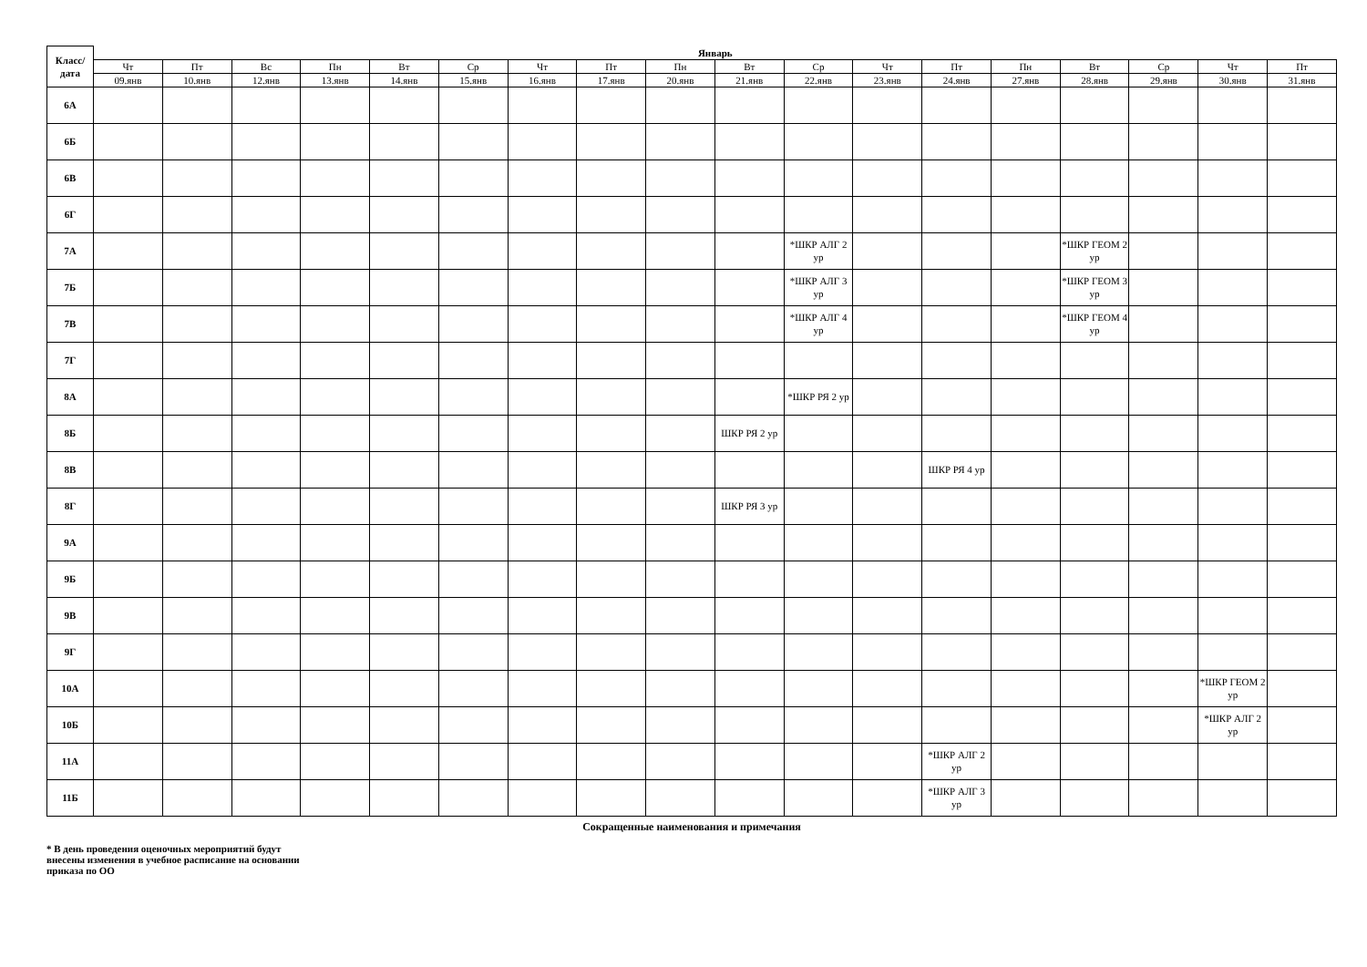| Класс/ дата | Январь | | | | | | | | | | | | | | | | | |
| --- | --- | --- | --- | --- | --- | --- | --- | --- | --- | --- | --- | --- | --- | --- | --- | --- | --- | --- |
| | Чт | Пт | Вс | Пн | Вт | Ср | Чт | Пт | Пн | Вт | Ср | Чт | Пт | Пн | Вт | Ср | Чт | Пт |
| | 09.янв | 10.янв | 12.янв | 13.янв | 14.янв | 15.янв | 16.янв | 17.янв | 20.янв | 21.янв | 22.янв | 23.янв | 24.янв | 27.янв | 28.янв | 29.янв | 30.янв | 31.янв |
| 6А | | | | | | | | | | | | | | | | | | |
| 6Б | | | | | | | | | | | | | | | | | | |
| 6В | | | | | | | | | | | | | | | | | | |
| 6Г | | | | | | | | | | | | | | | | | | |
| 7А | | | | | | | | | | | *ШКР АЛГ 2 ур | | | | *ШКР ГЕОМ 2 ур | | | |
| 7Б | | | | | | | | | | | *ШКР АЛГ 3 ур | | | | *ШКР ГЕОМ 3 ур | | | |
| 7В | | | | | | | | | | | *ШКР АЛГ 4 ур | | | | *ШКР ГЕОМ 4 ур | | | |
| 7Г | | | | | | | | | | | | | | | | | | |
| 8А | | | | | | | | | | | *ШКР РЯ 2 ур | | | | | | | |
| 8Б | | | | | | | | | | ШКР РЯ 2 ур | | | | | | | | |
| 8В | | | | | | | | | | | | | ШКР РЯ 4 ур | | | | | |
| 8Г | | | | | | | | | | ШКР РЯ 3 ур | | | | | | | | |
| 9А | | | | | | | | | | | | | | | | | | |
| 9Б | | | | | | | | | | | | | | | | | | |
| 9В | | | | | | | | | | | | | | | | | | |
| 9Г | | | | | | | | | | | | | | | | | | |
| 10А | | | | | | | | | | | | | | | | | *ШКР ГЕОМ 2 ур | |
| 10Б | | | | | | | | | | | | | | | | | *ШКР АЛГ 2 ур | |
| 11А | | | | | | | | | | | | | *ШКР АЛГ 2 ур | | | | | |
| 11Б | | | | | | | | | | | | | *ШКР АЛГ 3 ур | | | | | |
Сокращенные наименования и примечания
* В день проведения оценочных мероприятий будут
внесены изменения в учебное расписание на основании
приказа по ОО